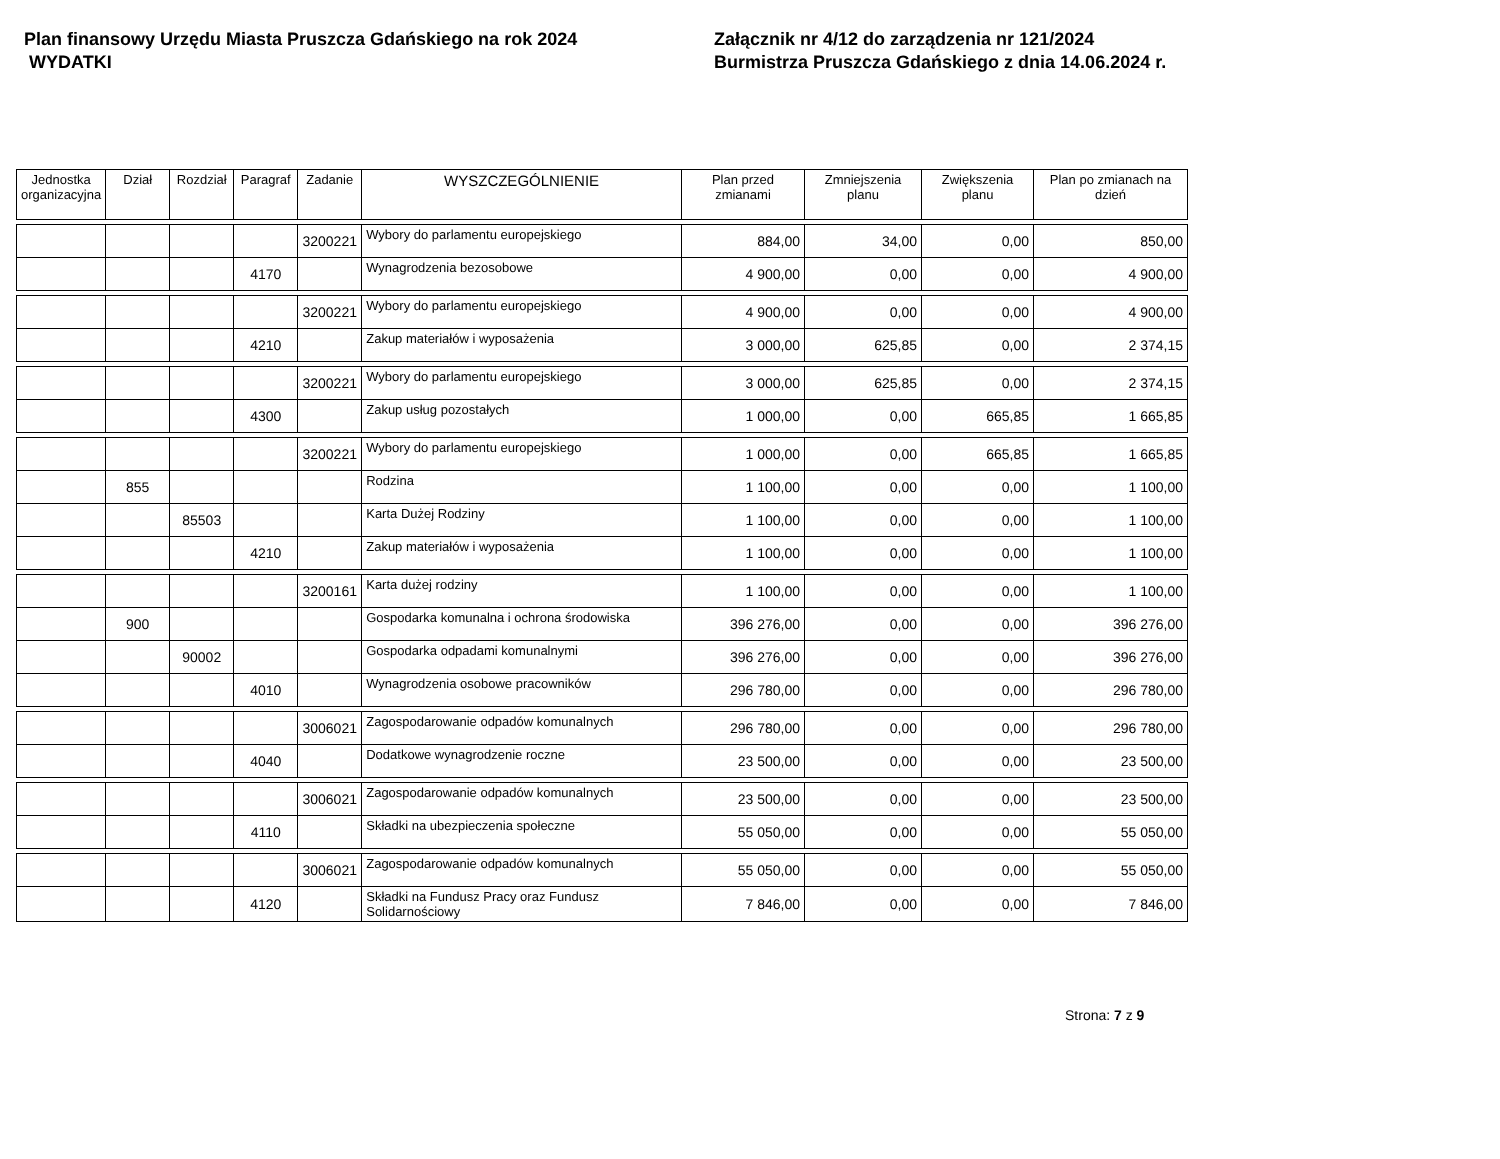Plan finansowy Urzędu Miasta Pruszcza Gdańskiego na rok 2024
WYDATKI
Załącznik nr 4/12 do zarządzenia nr 121/2024
Burmistrza Pruszcza Gdańskiego z dnia 14.06.2024 r.
| Jednostka organizacyjna | Dział | Rozdział | Paragraf | Zadanie | WYSZCZEGÓLNIENIE | Plan przed zmianami | Zmniejszenia planu | Zwiększenia planu | Plan po zmianach na dzień |
| --- | --- | --- | --- | --- | --- | --- | --- | --- | --- |
| | | | | 3200221 | Wybory do parlamentu europejskiego | 884,00 | 34,00 | 0,00 | 850,00 |
| | | | 4170 | | Wynagrodzenia bezosobowe | 4 900,00 | 0,00 | 0,00 | 4 900,00 |
| | | | | 3200221 | Wybory do parlamentu europejskiego | 4 900,00 | 0,00 | 0,00 | 4 900,00 |
| | | | 4210 | | Zakup materiałów i wyposażenia | 3 000,00 | 625,85 | 0,00 | 2 374,15 |
| | | | | 3200221 | Wybory do parlamentu europejskiego | 3 000,00 | 625,85 | 0,00 | 2 374,15 |
| | | | 4300 | | Zakup usług pozostałych | 1 000,00 | 0,00 | 665,85 | 1 665,85 |
| | | | | 3200221 | Wybory do parlamentu europejskiego | 1 000,00 | 0,00 | 665,85 | 1 665,85 |
| | 855 | | | | Rodzina | 1 100,00 | 0,00 | 0,00 | 1 100,00 |
| | | 85503 | | | Karta Dużej Rodziny | 1 100,00 | 0,00 | 0,00 | 1 100,00 |
| | | | 4210 | | Zakup materiałów i wyposażenia | 1 100,00 | 0,00 | 0,00 | 1 100,00 |
| | | | | 3200161 | Karta dużej rodziny | 1 100,00 | 0,00 | 0,00 | 1 100,00 |
| | 900 | | | | Gospodarka komunalna i ochrona środowiska | 396 276,00 | 0,00 | 0,00 | 396 276,00 |
| | | 90002 | | | Gospodarka odpadami komunalnymi | 396 276,00 | 0,00 | 0,00 | 396 276,00 |
| | | | 4010 | | Wynagrodzenia osobowe pracowników | 296 780,00 | 0,00 | 0,00 | 296 780,00 |
| | | | | 3006021 | Zagospodarowanie odpadów komunalnych | 296 780,00 | 0,00 | 0,00 | 296 780,00 |
| | | | 4040 | | Dodatkowe wynagrodzenie roczne | 23 500,00 | 0,00 | 0,00 | 23 500,00 |
| | | | | 3006021 | Zagospodarowanie odpadów komunalnych | 23 500,00 | 0,00 | 0,00 | 23 500,00 |
| | | | 4110 | | Składki na ubezpieczenia społeczne | 55 050,00 | 0,00 | 0,00 | 55 050,00 |
| | | | | 3006021 | Zagospodarowanie odpadów komunalnych | 55 050,00 | 0,00 | 0,00 | 55 050,00 |
| | | | 4120 | | Składki na Fundusz Pracy oraz Fundusz Solidarnościowy | 7 846,00 | 0,00 | 0,00 | 7 846,00 |
Strona: 7 z 9